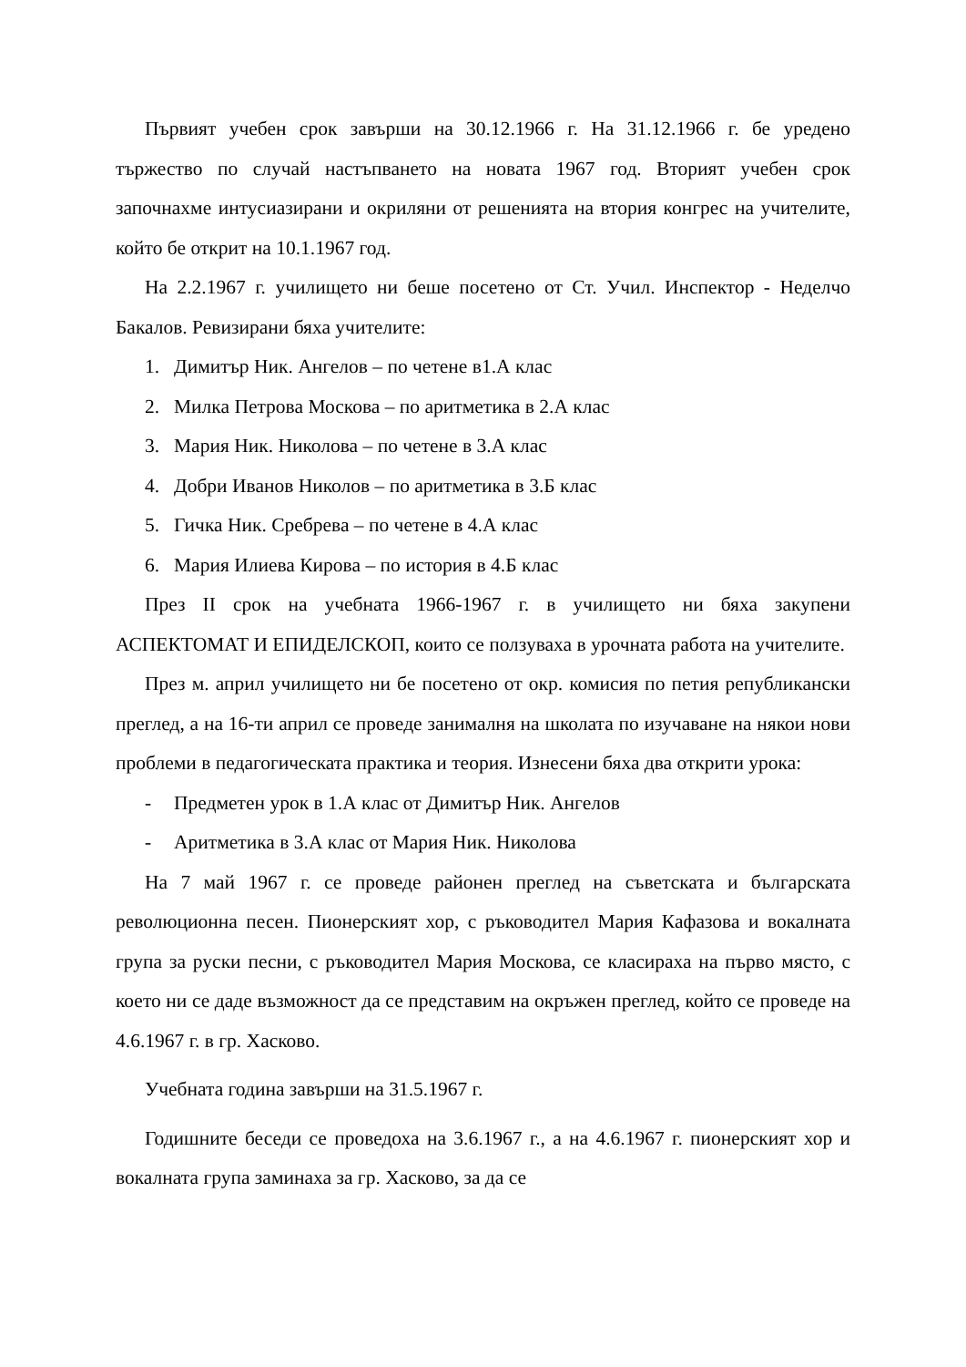Първият учебен срок завърши на 30.12.1966 г. На 31.12.1966 г. бе уредено тържество по случай настъпването на новата 1967 год. Вторият учебен срок започнахме интусиазирани и окриляни от решенията на втория конгрес на учителите, който бе открит на 10.1.1967 год.
На 2.2.1967 г. училището ни беше посетено от Ст. Учил. Инспектор - Неделчо Бакалов. Ревизирани бяха учителите:
1. Димитър Ник. Ангелов – по четене в1.А клас
2. Милка Петрова Москова – по аритметика в 2.А клас
3. Мария Ник. Николова – по четене в 3.А клас
4. Добри Иванов Николов – по аритметика в 3.Б клас
5. Гичка Ник. Сребрева – по четене в 4.А клас
6. Мария Илиева Кирова – по история в 4.Б клас
През II срок на учебната 1966-1967 г. в училището ни бяха закупени АСПЕКТОМАТ И ЕПИДЕЛСКОП, които се ползуваха в урочната работа на учителите.
През м. април училището ни бе посетено от окр. комисия по петия републикански преглед, а на 16-ти април се проведе занималня на школата по изучаване на някои нови проблеми в педагогическата практика и теория. Изнесени бяха два открити урока:
- Предметен урок в 1.А клас от Димитър Ник. Ангелов
- Аритметика в 3.А клас от Мария Ник. Николова
На 7 май 1967 г. се проведе районен преглед на съветската и българската революционна песен. Пионерският хор, с ръководител Мария Кафазова и вокалната група за руски песни, с ръководител Мария Москова, се класираха на първо място, с което ни се даде възможност да се представим на окръжен преглед, който се проведе на 4.6.1967 г. в гр. Хасково.
Учебната година завърши на 31.5.1967 г.
Годишните беседи се проведоха на 3.6.1967 г., а на 4.6.1967 г. пионерският хор и вокалната група заминаха за гр. Хасково, за да се